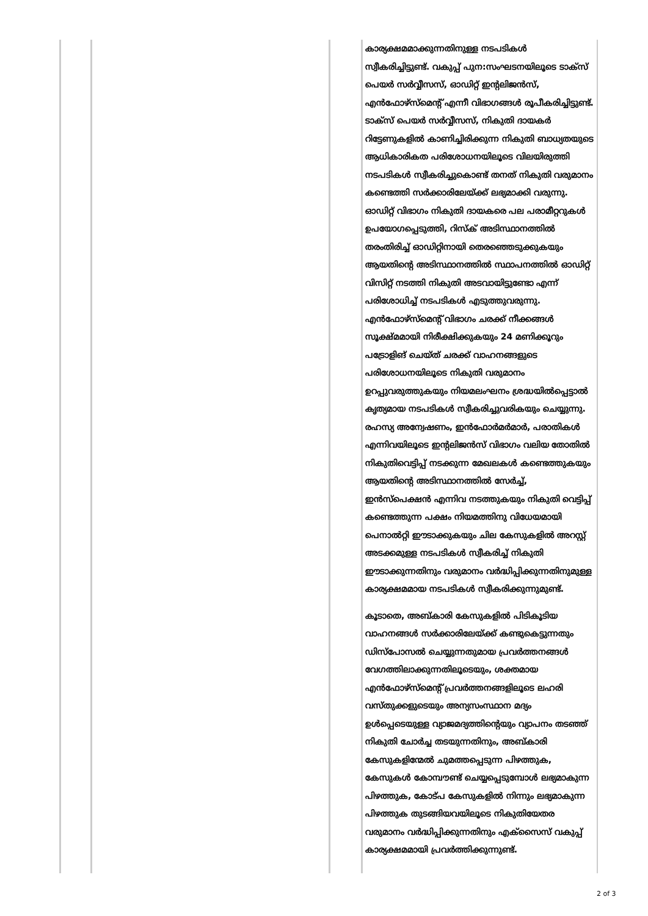| | | | കാര്യക്ഷമമാക്കുന്നതിനുള്ള നടപടികൾ സ്വീകരിച്ചിട്ടുണ്ട്. വകുപ്പ് പുന:സംഘടനയിലൂടെ ടാക്സ് പെയർ സർവ്വീസസ്, ഓഡിറ്റ് ഇന്റലിജൻസ്, എൻഫോഴ്സ്മെന്റ് എന്നീ വിഭാഗങ്ങൾ രൂപീകരിച്ചിട്ടുണ്ട്. ടാക്സ് പെയർ സർവ്വീസസ്, നികുതി ദായകർ റിട്ടേണുകളിൽ കാണിച്ചിരിക്കുന്ന നികുതി ബാധ്യതയുടെ ആധികാരികത പരിശോധനയിലൂടെ വിലയിരുത്തി നടപടികൾ സ്വീകരിച്ചുകൊണ്ട് തനത് നികുതി വരുമാനം കണ്ടെത്തി സർക്കാരിലേയ്ക്ക് ലഭ്യമാക്കി വരുന്നു. ഓഡിറ്റ് വിഭാഗം നികുതി ദായകരെ പല പരാമീറ്ററുകൾ ഉപയോഗപ്പെടുത്തി, റിസ്ക് അടിസ്ഥാനത്തിൽ തരംതിരിച്ച് ഓഡിറ്റിനായി തെരഞ്ഞെടുക്കുകയും ആയതിന്റെ അടിസ്ഥാനത്തിൽ സ്ഥാപനത്തിൽ ഓഡിറ്റ് വിസിറ്റ് നടത്തി നികുതി അടവായിട്ടുണ്ടോ എന്ന് പരിശോധിച്ച് നടപടികൾ എടുത്തുവരുന്നു. എൻഫോഴ്സ്മെന്റ് വിഭാഗം ചരക്ക് നീക്കങ്ങൾ സൂക്ഷ്മമായി നിരീക്ഷിക്കുകയും 24 മണിക്കൂറും പട്രോളിങ് ചെയ്ത് ചരക്ക് വാഹനങ്ങളുടെ പരിശോധനയിലൂടെ നികുതി വരുമാനം ഉറപ്പുവരുത്തുകയും നിയമലംഘനം ശ്രദ്ധയിൽപ്പെട്ടാൽ കൃത്യമായ നടപടികൾ സ്വീകരിച്ചുവരികയും ചെയ്യുന്നു. രഹസ്യ അന്വേഷണം, ഇൻഫോർമർമാർ, പരാതികൾ എന്നിവയിലൂടെ ഇന്റലിജൻസ് വിഭാഗം വലിയ തോതിൽ നികുതിവെട്ടിപ്പ് നടക്കുന്ന മേഖലകൾ കണ്ടെത്തുകയും ആയതിന്റെ അടിസ്ഥാനത്തിൽ സേർച്ച്, ഇൻസ്പെക്ഷൻ എന്നിവ നടത്തുകയും നികുതി വെട്ടിപ്പ് കണ്ടെത്തുന്ന പക്ഷം നിയമത്തിനു വിധേയമായി പെനാൽറ്റി ഈടാക്കുകയും ചില കേസുകളിൽ അറസ്റ്റ് അടക്കമുള്ള നടപടികൾ സ്വീകരിച്ച് നികുതി ഈടാക്കുന്നതിനും വരുമാനം വർദ്ധിപ്പിക്കുന്നതിനുമുള്ള കാര്യക്ഷമമായ നടപടികൾ സ്വീകരിക്കുന്നുമുണ്ട്. കൂടാതെ, അബ്കാരി കേസുകളിൽ പിടികൂടിയ വാഹനങ്ങൾ സർക്കാരിലേയ്ക്ക് കണ്ടുകെട്ടുന്നതും ഡിസ്പോസൽ ചെയ്യുന്നതുമായ പ്രവർത്തനങ്ങൾ വേഗത്തിലാക്കുന്നതിലൂടെയും, ശക്തമായ എൻഫോഴ്സ്മെന്റ് പ്രവർത്തനങ്ങളിലൂടെ ലഹരി വസ്തുക്കളുടെയും അന്യസംസ്ഥാന മദ്യം ഉൾപ്പെടെയുള്ള വ്യാജമദ്യത്തിന്റെയും വ്യാപനം തടഞ്ഞ് നികുതി ചോർച്ച തടയുന്നതിനും, അബ്കാരി കേസുകളിന്മേൽ ചുമത്തപ്പെടുന്ന പിഴത്തുക, കേസുകൾ കോമ്പൗണ്ട് ചെയ്യപ്പെടുമ്പോൾ ലഭ്യമാകുന്ന പിഴത്തുക, കോട്പ കേസുകളിൽ നിന്നും ലഭ്യമാകുന്ന പിഴത്തുക തുടങ്ങിയവയിലൂടെ നികുതിയേതര വരുമാനം വർദ്ധിപ്പിക്കുന്നതിനും എക്സൈസ് വകുപ്പ് കാര്യക്ഷമമായി പ്രവർത്തിക്കുന്നുണ്ട്. |
2 of 3